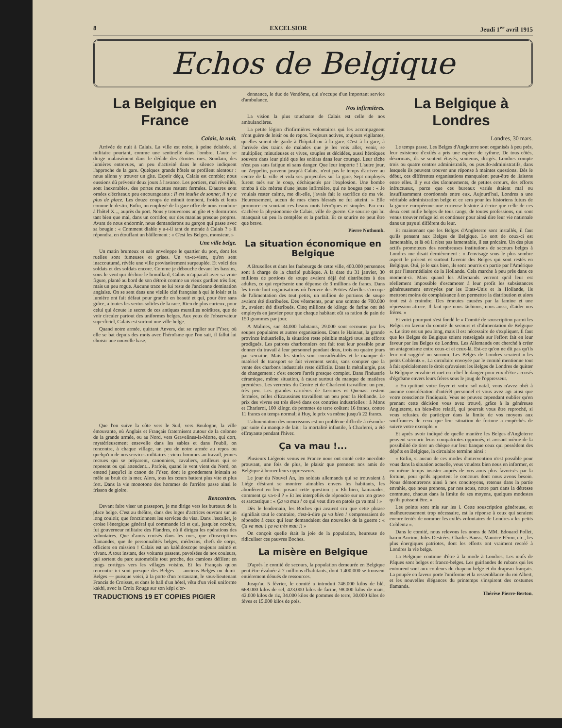8 EXCELSIOR Jeudi 1<sup>er</sup> avril 1915
Echos de Belgique
La Belgique en France
Calais, la nuit.
Arrivée de nuit à Calais. La ville est noire, à peine éclairée, si militaire pourtant, comme une sentinelle dans l'ombre. L'auto se dirige malaisément dans le dédale des étroites rues. Soudain, des lumières entrevues, un peu d'activité dans le silence indiquent l'approche de la gare. Quelques grands hôtels se profilent alentour : nous allons y trouver un gîte. Espoir déçu, Calais est comble; nous eussions dû prévenir deux jours à l'avance. Les portiers, mal réveillés, sont inexorables, des portes muettes restent fermées. D'autres sont ornées d'écriteaux peu encourageants : Il est inutile de sonner, il n'y a plus de place. Les douze coups de minuit tombent, froids et lents comme le destin. Enfin, un employé de la gare offre de nous conduire à l'hôtel X..., auprès du port. Nous y trouverons un gîte et y dormirons tant bien que mal, dans un corridor, sur des matelas presque propres. Avant de nous endormir, nous demanderons au garçon qui passe avec sa bougie : « Comment diable y a-t-il tant de monde à Calais ? » Il répondra, en étouffant un bâillement : « C'est les Belges, monsieur. »
Une ville belge.
Un matin brumeux et sale enveloppe le quartier du port, dont les ruelles sont fumeuses et grises. Un va-et-vient, qu'on sent inaccoutumé, révèle une ville provisoirement surpeuplée. Et voici des soldats et des soldats encore. Comme je débouche devant les bassins, sous le vent qui déchire le brouillard, Calais m'apparaît avec sa vraie figure, planté au bord de son détroit comme un vieux gardien très fier, mais un peu rogue. Aucune trace ne lui reste de l'ancienne domination anglaise. On se sent dans une vieille cité française à qui le loisir et la lumière ont fait défaut pour grandir en beauté et qui, pour être sans grâce, a toutes les vertus solides de la race. Rien de plus curieux, pour celui qui écoute le secret de ces antiques murailles noirâtres, que de voir circuler partout des uniformes belges. Aux yeux de l'observateur superficiel, Calais est surtout une ville belge.
Quand notre armée, quittant Anvers, dut se replier sur l'Yser, où elle se bat depuis des mois avec l'héroïsme que l'on sait, il fallut lui choisir une nouvelle base.
Que l'on suive la côte vers le Sud, vers Boulogne, la ville émouvante, où Anglais et Français fraternisent autour de la colonne de la grande armée, ou au Nord, vers Gravelines-la-Morte, qui dort, mystérieusement ensevelie dans les sables et dans l'oubli, on rencontre, à chaque village, un peu de notre armée au repos ou quelqu'un de nos services militaires : vieux hommes au travail, jeunes recrues qui se préparent, canonniers, cavaliers, artilleurs qui se reposent ou qui attendent... Parfois, quand le vent vient du Nord, on entend jusqu'ici le canon de l'Yser, dont le grondement lointain se mêle au bruit de la mer. Alors, tous les cœurs battent plus vite et plus fort. Dans la vie monotone des hommes de l'arrière passe ainsi le frisson de gloire.
Rencontres.
Devant faire viser un passeport, je me dirige vers les bureaux de la place belge. C'est au théâtre, dans des loges d'actrices ouvrant sur un long couloir, que fonctionnent les services du visa. Dans l'escalier, je croise l'énergique général qui commande ici et qui, jusqu'en octobre, fut gouverneur militaire des Flandres, où il dirigea les opérations des volontaires. Que d'amis croisés dans les rues, que d'inscriptions flamandes, que de personnalités belges, médecins, chefs de corps, officiers en mission ! Calais est un kaléidoscope toujours animé et vivant. A tout instant, des voitures passent, pavoisées de nos couleurs, qui sortent du parc automobile tout proche, des camions défilent en longs cortèges vers les villages voisins. Et les Français qu'on rencontre ici sont presque des Belges — anciens Belges ou demi-Belges — puisque voici, à la porte d'un restaurant, le sous-lieutenant Francis de Croisset, et dans le hall d'un hôtel, vêtu d'un vieil uniforme kakhi, avec la Croix Rouge sur son képi d'or-
TRADUCTIONS 19 ET COPIES PIGIER
donnance, le duc de Vendôme, qui s'occupe d'un important service d'ambulance.
Nos infirmières.
La vision la plus touchante de Calais est celle de nos ambulancières.
La petite légion d'infirmières volontaires qui les accompagnent n'ont guère de loisir ou de repos. Toujours actives, toujours vigilantes, qu'elles soient de garde à l'hôpital ou à la gare. C'est à la gare, à l'arrivée des trains de malades que je les vois aller, venir, se multiplier, minutieuses et vives, souples et décidées, aussi héroïques souvent dans leur pitié que les soldats dans leur courage. Leur tâche n'est pas sans fatigue ni sans danger. Que leur importe ! L'autre jour, un Zeppelin, parvenu jusqu'à Calais, n'eut pas le temps d'arriver au centre de la ville et vida ses projectiles sur la gare. Sept employés furent tués sur le coup, déchiquetés par l'explosion. Une bombe tomba à dix mètres d'une jeune infirmière, qui ne bougea pas : « Je voulais rester calme, me dit-elle, j'avais fait le sacrifice de ma vie. Heureusement, aucun de mes chers blessés ne fut atteint. » Elle prononce en souriant ces beaux mots héroïques et simples. Par eux s'achève la physionomie de Calais, ville de guerre. Ce sourire qui lui manquait un peu la complète et la parfait. Et ce sourire ne peut être que brave.
Pierre Nothomb.
La situation économique en Belgique
A Bruxelles et dans les faubourgs de cette ville, 400.000 personnes sont à charge de la charité publique. A la date du 31 janvier, 30 millions de portions de soupe avaient déjà été distribuées à des adultes, ce qui représente une dépense de 3 millions de francs. Dans les trente-huit organisations où l'œuvre des Petites Abeilles s'occupe de l'alimentation des tout petits, un million de portions de soupe avaient été distribuées. Des vêtements, pour une somme de 700.000 fr., avaient été distribués. Cinq millions de kilogr. de farine ont été employés en janvier pour que chaque habitant eût sa ration de pain de 150 grammes par jour.
A Malines, sur 34.000 habitants, 29.000 sont secourus par les soupes populaires et autres organisations. Dans le Hainaut, la grande province industrielle, la situation reste pénible malgré tous les efforts prodigués. Les patrons charbonniers ont fait tout leur possible pour donner du travail à leur personnel pendant deux, trois ou quatre jours par semaine. Mais les stocks sont considérables et le manque de matériel de transport se fait vivement sentir, sans compter que la vente des charbons industriels reste difficile. Dans la métallurgie, pas de changement : c'est encore l'arrêt presque complet. Dans l'industrie céramique, même situation, à cause surtout du manque de matières premières. Les verreries du Centre et de Charleroi travaillent un peu, très peu. Les grandes carrières de Lessines et Quenast restent fermées, celles d'Ecaussines travaillent un peu pour la Hollande. Le prix des vivres est très élevé dans ces contrées industrielles : à Mons et Charleroi, 100 kilogr. de pommes de terre coûtent 16 francs, contre 11 francs en temps normal; à Huy, le prix va même jusqu'à 22 francs.
L'alimentation des nourrissons est un problème difficile à résoudre par suite du manque de lait : la mortalité infantile, à Charleroi, a été effrayante pendant l'hiver.
Ça va mau !...
Plusieurs Liégeois venus en France nous ont conté cette anecdote prouvant, une fois de plus, le plaisir que prennent nos amis de Belgique à berner leurs oppresseurs.
Le jour du Nouvel An, les soldats allemands qui se trouvaient à Liége désirant se montrer aimables envers les habitants, les abordèrent en leur posant cette question : « Eh bien, kamarades, comment ça va-t-il ? » Et les interpellés de répondre sur un ton grave et sarcastique : « Ça va mau ! ce qui veut dire en patois ça va mal ! »
Dès le lendemain, les Boches qui avaient cru que cette phrase signifiait tout le contraire, c'est-à-dire ça va bien ! s'empressaient de répondre à ceux qui leur demandaient des nouvelles de la guerre : « Ça va mau ! ça va très mau !! »
On conçoit quelle était la joie de la population, heureuse de ridiculiser ces pauvres Boches.
La misère en Belgique
D'après le comité de secours, la population demeurée en Belgique peut être évaluée à 7 millions d'habitants, dont 1.400.000 se trouvent entièrement dénués de ressources.
Jusqu'au 5 février, le comité a introduit 746.000 kilos de blé, 668.000 kilos de sel, 423.000 kilos de farine, 98.000 kilos de maïs, 42.000 kilos de riz, 34.000 kilos de pommes de terre, 30.000 kilos de fèves et 15.000 kilos de pois.
La Belgique à Londres
Londres, 30 mars.
Le temps passe. Les Belges d'Angleterre sont organisés à peu près, leur existence d'exilés a pris une espèce de rythme. De tous côtés, désormais, ils se sentent étayés, soutenus, dirigés. Londres compte trois ou quatre centres administratifs, ou pseudo-administratifs, dans lesquels ils peuvent trouver une réponse à maintes questions. Dès le début, ces différentes organisations manquaient peut-être de liaisons entre elles. Il y eut des tâtonnements, de petites erreurs, des efforts infructueux, parce que ces bureaux variés étaient mal ou insuffisamment coordonnés entre eux. Aujourd'hui, Londres a une véritable administration belge et ce sera pour les historiens futurs de la guerre européenne une curieuse histoire à écrire que celle de ces deux cent mille belges de tous rangs, de toutes professions, qui sont venus trouver refuge ici et continuer pour ainsi dire leur vie nationale dans un pays si différent du leur.
Et maintenant que les Belges d'Angleterre sont installés, il faut qu'ils pensent aux Belges de Belgique. Le sort de ceux-ci est lamentable, et là où il n'est pas lamentable, il est précaire. Un des plus actifs promoteurs des nombreuses institutions de secours belges à Londres me disait dernièrement : « J'envisage sous le plus sombre aspect le présent et surtout l'avenir des Belges qui sont restés en Belgique. Oui, je le sais bien, ils sont nourris en partie par l'Amérique et par l'intermédiaire de la Hollande. Cela marche à peu près dans ce moment-ci. Mais quand les Allemands verront qu'il leur est réellement impossible d'escamoter à leur profit les subsistances généreusement envoyées par les Etats-Unis et la Hollande, ils mettront moins de complaisance à en permettre la distribution et alors tout est à craindre. Des émeutes causées par la famine et une répression atroce. Il faut que nous tâchions, nous aussi, d'aider nos frères. »
Et voici pourquoi s'est fondé le « Comité de souscription parmi les Belges en faveur du comité de secours et d'alimentation de Belgique ». Le titre est un peu long, mais il est nécessaire de s'expliquer. Il faut que les Belges de Belgique soient renseignés sur l'effort fait en leur faveur par les Belges de Londres. Les Allemands ont cherché à créer un antagonisme entre ceux-ci et ceux-là. Est-ce qu'on ne dit pas qu'ils leur ont suggéré un surnom. Les Belges de Londres seraient « les petits Coblentz ». La circulaire envoyée par le comité mentionne tout à fait spécialement le droit qu'avaient les Belges de Londres de quitter la Belgique envahie et met en relief le danger pour eux d'être accusés d'égoïsme envers leurs frères sous le joug de l'oppresseur.
« En quittant votre foyer et votre sol natal, vous n'avez obéi à aucune considération d'intérêt personnel et vous avez agi ainsi que votre conscience l'indiquait. Vous ne pouvez cependant oublier qu'en prenant cette décision vous avez trouvé, grâce à la généreuse Angleterre, un bien-être relatif, qui pourrait vous être reproché, si vous refusiez de participer dans la limite de vos moyens aux souffrances de ceux que leur situation de fortune a empêchés de suivre votre exemple. »
Et après avoir indiqué de quelle manière les Belges d'Angleterre peuvent secourir leurs compatriotes opprimés, et avisant même de la possibilité de tirer un chèque sur leur banque ceux qui possèdent des dépôts en Belgique, la circulaire termine ainsi :
« Enfin, si aucun de ces modes d'intervention n'est possible pour vous dans la situation actuelle, vous voudrez bien nous en informer, et en même temps insister auprès de vos amis plus favorisés par la fortune, pour qu'ils apportent le concours dont nous avons besoin. Nous démontrerons ainsi à nos concitoyens, retenus dans la partie envahie, que nous prenons, par nos actes, notre part dans la détresse commune, chacun dans la limite de ses moyens, quelques modestes qu'ils puissent être. »
Les points sont mis sur les i. Cette souscription généreuse, et malheureusement trop nécessaire, est la réponse à ceux qui seraient encore tentés de nommer les exilés volontaires de Londres « les petits Coblentz ».
Dans le comité, nous relevons les noms de MM. Edouard Pollet, baron Ancion, Jules Destrées, Charles Bauss, Maurice Féron, etc., les plus énergiques patriotes, dont les efforts ont vraiment recréé à Londres la vie belge.
La Belgique continue d'être à la mode à Londres. Les œufs de Pâques sont belges et franco-belges. Les guirlandes de rubans qui les entourent sont aux couleurs du drapeau belge et du drapeau français. La poupée en faveur porte l'uniforme et la ressemblance du roi Albert, et les nouvelles élégances du printemps s'inspirent des costumes flamands.
Thérèse Pierre-Berton.